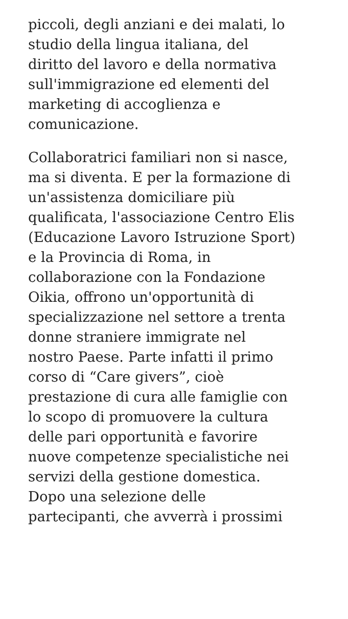piccoli, degli anziani e dei malati, lo
studio della lingua italiana, del
diritto del lavoro e della normativa
sull'immigrazione ed elementi del
marketing di accoglienza e
comunicazione.
Collaboratrici familiari non si nasce,
ma si diventa. E per la formazione di
un'assistenza domiciliare più
qualificata, l'associazione Centro Elis
(Educazione Lavoro Istruzione Sport)
e la Provincia di Roma, in
collaborazione con la Fondazione
Oikia, offrono un'opportunità di
specializzazione nel settore a trenta
donne straniere immigrate nel
nostro Paese. Parte infatti il primo
corso di “Care givers”, cioè
prestazione di cura alle famiglie con
lo scopo di promuovere la cultura
delle pari opportunità e favorire
nuove competenze specialistiche nei
servizi della gestione domestica.
Dopo una selezione delle
partecipanti, che avverrà i prossimi